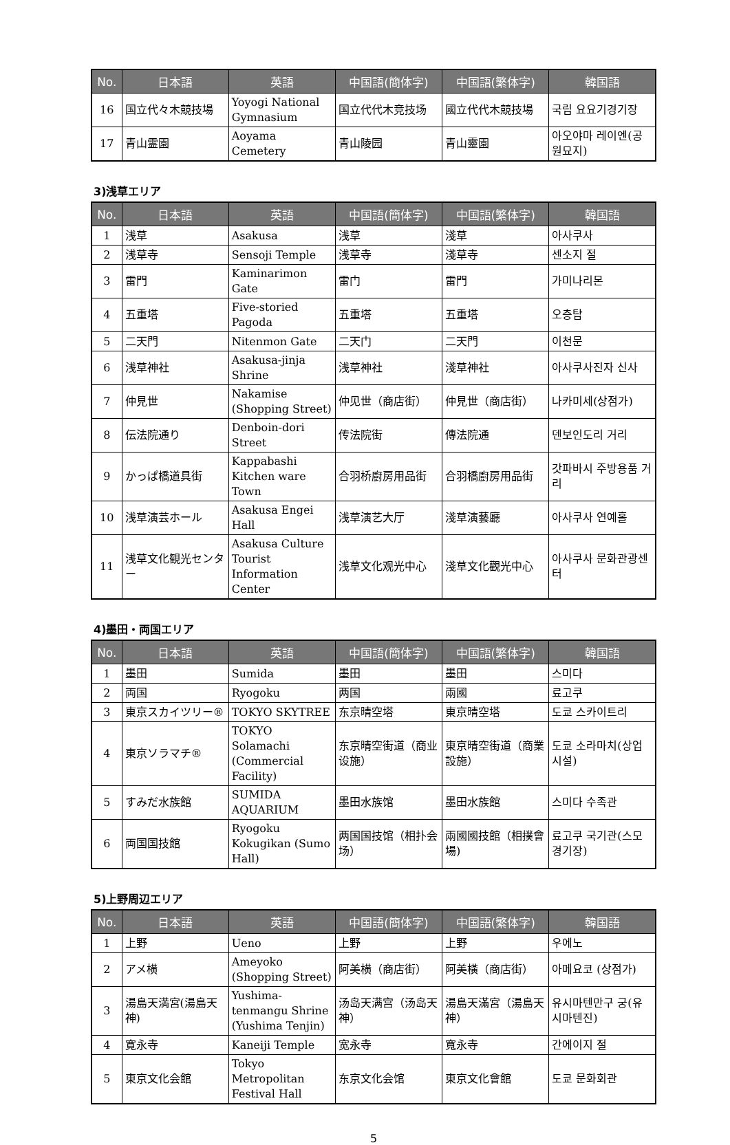| No. | 日本語 | 英語 | 中国語(簡体字) | 中国語(繁体字) | 韓国語 |
| --- | --- | --- | --- | --- | --- |
| 16 | 国立代々木競技場 | Yoyogi National Gymnasium | 国立代代木竞技场 | 國立代代木競技場 | 국립 요요기경기장 |
| 17 | 青山霊園 | Aoyama Cemetery | 青山陵园 | 青山靈園 | 아오야마 레이엔(공원묘지) |
3)浅草エリア
| No. | 日本語 | 英語 | 中国語(簡体字) | 中国語(繁体字) | 韓国語 |
| --- | --- | --- | --- | --- | --- |
| 1 | 浅草 | Asakusa | 浅草 | 淺草 | 아사쿠사 |
| 2 | 浅草寺 | Sensoji Temple | 浅草寺 | 淺草寺 | 센소지 절 |
| 3 | 雷門 | Kaminarimon Gate | 雷门 | 雷門 | 가미나리몬 |
| 4 | 五重塔 | Five-storied Pagoda | 五重塔 | 五重塔 | 오층탑 |
| 5 | 二天門 | Nitenmon Gate | 二天门 | 二天門 | 이천문 |
| 6 | 浅草神社 | Asakusa-jinja Shrine | 浅草神社 | 淺草神社 | 아사쿠사진자 신사 |
| 7 | 仲見世 | Nakamise (Shopping Street) | 仲见世（商店街） | 仲見世（商店街） | 나카미세(상점가) |
| 8 | 伝法院通り | Denboin-dori Street | 传法院街 | 傳法院通 | 덴보인도리 거리 |
| 9 | かっぱ橋道具街 | Kappabashi Kitchen ware Town | 合羽桥廚房用品街 | 合羽橋廚房用品街 | 갓파바시 주방용품 거리 |
| 10 | 浅草演芸ホール | Asakusa Engei Hall | 浅草演艺大厅 | 淺草演藝廳 | 아사쿠사 연예홀 |
| 11 | 浅草文化観光センター | Asakusa Culture Tourist Information Center | 浅草文化观光中心 | 淺草文化觀光中心 | 아사쿠사 문화관광센터 |
4)墨田・両国エリア
| No. | 日本語 | 英語 | 中国語(簡体字) | 中国語(繁体字) | 韓国語 |
| --- | --- | --- | --- | --- | --- |
| 1 | 墨田 | Sumida | 墨田 | 墨田 | 스미다 |
| 2 | 両国 | Ryogoku | 两国 | 兩國 | 료고쿠 |
| 3 | 東京スカイツリー® | TOKYO SKYTREE | 东京晴空塔 | 東京晴空塔 | 도쿄 스카이트리 |
| 4 | 東京ソラマチ® | TOKYO Solamachi (Commercial Facility) | 东京晴空街道（商业设施） | 東京晴空街道（商業設施） | 도쿄 소라마치(상업시설) |
| 5 | すみだ水族館 | SUMIDA AQUARIUM | 墨田水族馆 | 墨田水族館 | 스미다 수족관 |
| 6 | 両国国技館 | Ryogoku Kokugikan (Sumo Hall) | 两国国技馆（相扑会场） | 兩國國技館（相撲會場) | 료고쿠 국기관(스모 경기장) |
5)上野周辺エリア
| No. | 日本語 | 英語 | 中国語(簡体字) | 中国語(繁体字) | 韓国語 |
| --- | --- | --- | --- | --- | --- |
| 1 | 上野 | Ueno | 上野 | 上野 | 우에노 |
| 2 | アメ横 | Ameyoko (Shopping Street) | 阿美横（商店街） | 阿美橫（商店街） | 아메요코 (상점가) |
| 3 | 湯島天満宮(湯島天神) | Yushima-tenmangu Shrine (Yushima Tenjin) | 汤岛天满宫（汤岛天神） | 湯島天滿宮（湯島天神） | 유시마텐만구 궁(유시마텐진) |
| 4 | 寛永寺 | Kaneiji Temple | 宽永寺 | 寬永寺 | 간에이지 절 |
| 5 | 東京文化会館 | Tokyo Metropolitan Festival Hall | 东京文化会馆 | 東京文化會館 | 도쿄 문화회관 |
5